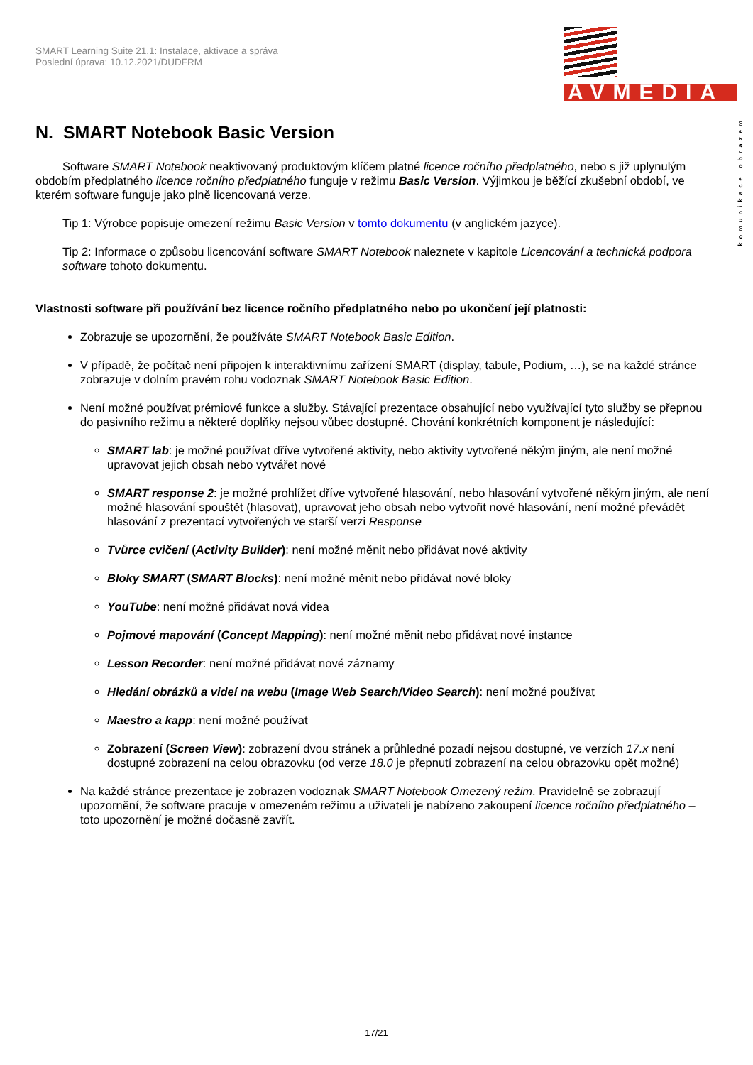SMART Learning Suite 21.1: Instalace, aktivace a správa
Poslední úprava: 10.12.2021/DUDFRM
AVMEDIA
komunikace obrazem
N. SMART Notebook Basic Version
Software SMART Notebook neaktivovaný produktovým klíčem platné licence ročního předplatného, nebo s již uplynulým obdobím předplatného licence ročního předplatného funguje v režimu Basic Version. Výjimkou je běžící zkušební období, ve kterém software funguje jako plně licencovaná verze.
Tip 1: Výrobce popisuje omezení režimu Basic Version v tomto dokumentu (v anglickém jazyce).
Tip 2: Informace o způsobu licencování software SMART Notebook naleznete v kapitole Licencování a technická podpora software tohoto dokumentu.
Vlastnosti software při používání bez licence ročního předplatného nebo po ukončení její platnosti:
Zobrazuje se upozornění, že používáte SMART Notebook Basic Edition.
V případě, že počítač není připojen k interaktivnímu zařízení SMART (display, tabule, Podium, …), se na každé stránce zobrazuje v dolním pravém rohu vodoznak SMART Notebook Basic Edition.
Není možné používat prémiové funkce a služby. Stávající prezentace obsahující nebo využívající tyto služby se přepnou do pasivního režimu a některé doplňky nejsou vůbec dostupné. Chování konkrétních komponent je následující:
SMART lab: je možné používat dříve vytvořené aktivity, nebo aktivity vytvořené někým jiným, ale není možné upravovat jejich obsah nebo vytvářet nové
SMART response 2: je možné prohlížet dříve vytvořené hlasování, nebo hlasování vytvořené někým jiným, ale není možné hlasování spouštět (hlasovat), upravovat jeho obsah nebo vytvořit nové hlasování, není možné převádět hlasování z prezentací vytvořených ve starší verzi Response
Tvůrce cvičení (Activity Builder): není možné měnit nebo přidávat nové aktivity
Bloky SMART (SMART Blocks): není možné měnit nebo přidávat nové bloky
YouTube: není možné přidávat nová videa
Pojmové mapování (Concept Mapping): není možné měnit nebo přidávat nové instance
Lesson Recorder: není možné přidávat nové záznamy
Hledání obrázků a videí na webu (Image Web Search/Video Search): není možné používat
Maestro a kapp: není možné používat
Zobrazení (Screen View): zobrazení dvou stránek a průhledné pozadí nejsou dostupné, ve verzích 17.x není dostupné zobrazení na celou obrazovku (od verze 18.0 je přepnutí zobrazení na celou obrazovku opět možné)
Na každé stránce prezentace je zobrazen vodoznak SMART Notebook Omezený režim. Pravidelně se zobrazují upozornění, že software pracuje v omezeném režimu a uživateli je nabízeno zakoupení licence ročního předplatného – toto upozornění je možné dočasně zavřít.
17/21